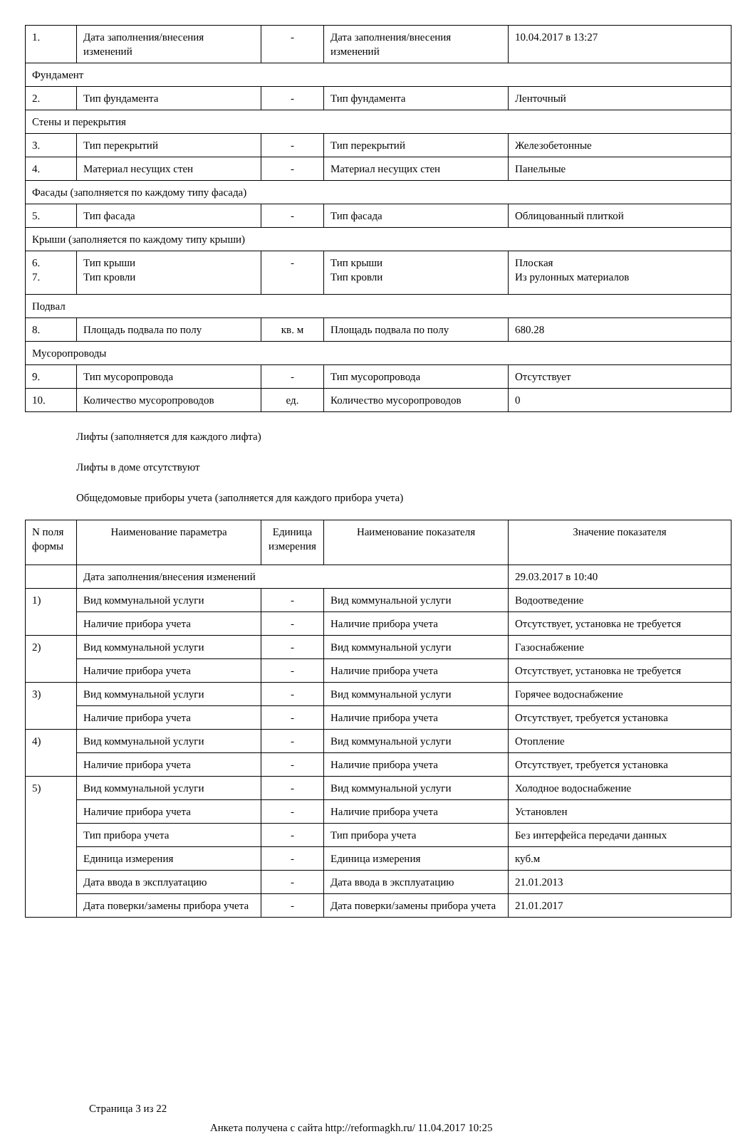| 1. | Дата заполнения/внесения изменений | - | Дата заполнения/внесения изменений | 10.04.2017 в 13:27 |
| Фундамент | | | | |
| 2. | Тип фундамента | - | Тип фундамента | Ленточный |
| Стены и перекрытия | | | | |
| 3. | Тип перекрытий | - | Тип перекрытий | Железобетонные |
| 4. | Материал несущих стен | - | Материал несущих стен | Панельные |
| Фасады (заполняется по каждому типу фасада) | | | | |
| 5. | Тип фасада | - | Тип фасада | Облицованный плиткой |
| Крыши (заполняется по каждому типу крыши) | | | | |
| 6. 7. | Тип крыши Тип кровли | - | Тип крыши Тип кровли | Плоская Из рулонных материалов |
| Подвал | | | | |
| 8. | Площадь подвала по полу | кв. м | Площадь подвала по полу | 680.28 |
| Мусоропроводы | | | | |
| 9. | Тип мусоропровода | - | Тип мусоропровода | Отсутствует |
| 10. | Количество мусоропроводов | ед. | Количество мусоропроводов | 0 |
Лифты (заполняется для каждого лифта)
Лифты в доме отсутствуют
Общедомовые приборы учета (заполняется для каждого прибора учета)
| N поля формы | Наименование параметра | Единица измерения | Наименование показателя | Значение показателя |
| --- | --- | --- | --- | --- |
| | Дата заполнения/внесения изменений | | | 29.03.2017 в 10:40 |
| 1) | Вид коммунальной услуги | - | Вид коммунальной услуги | Водоотведение |
| | Наличие прибора учета | - | Наличие прибора учета | Отсутствует, установка не требуется |
| 2) | Вид коммунальной услуги | - | Вид коммунальной услуги | Газоснабжение |
| | Наличие прибора учета | - | Наличие прибора учета | Отсутствует, установка не требуется |
| 3) | Вид коммунальной услуги | - | Вид коммунальной услуги | Горячее водоснабжение |
| | Наличие прибора учета | - | Наличие прибора учета | Отсутствует, требуется установка |
| 4) | Вид коммунальной услуги | - | Вид коммунальной услуги | Отопление |
| | Наличие прибора учета | - | Наличие прибора учета | Отсутствует, требуется установка |
| 5) | Вид коммунальной услуги | - | Вид коммунальной услуги | Холодное водоснабжение |
| | Наличие прибора учета | - | Наличие прибора учета | Установлен |
| | Тип прибора учета | - | Тип прибора учета | Без интерфейса передачи данных |
| | Единица измерения | - | Единица измерения | куб.м |
| | Дата ввода в эксплуатацию | - | Дата ввода в эксплуатацию | 21.01.2013 |
| | Дата поверки/замены прибора учета | - | Дата поверки/замены прибора учета | 21.01.2017 |
Страница 3 из 22
Анкета получена с сайта http://reformagkh.ru/ 11.04.2017 10:25